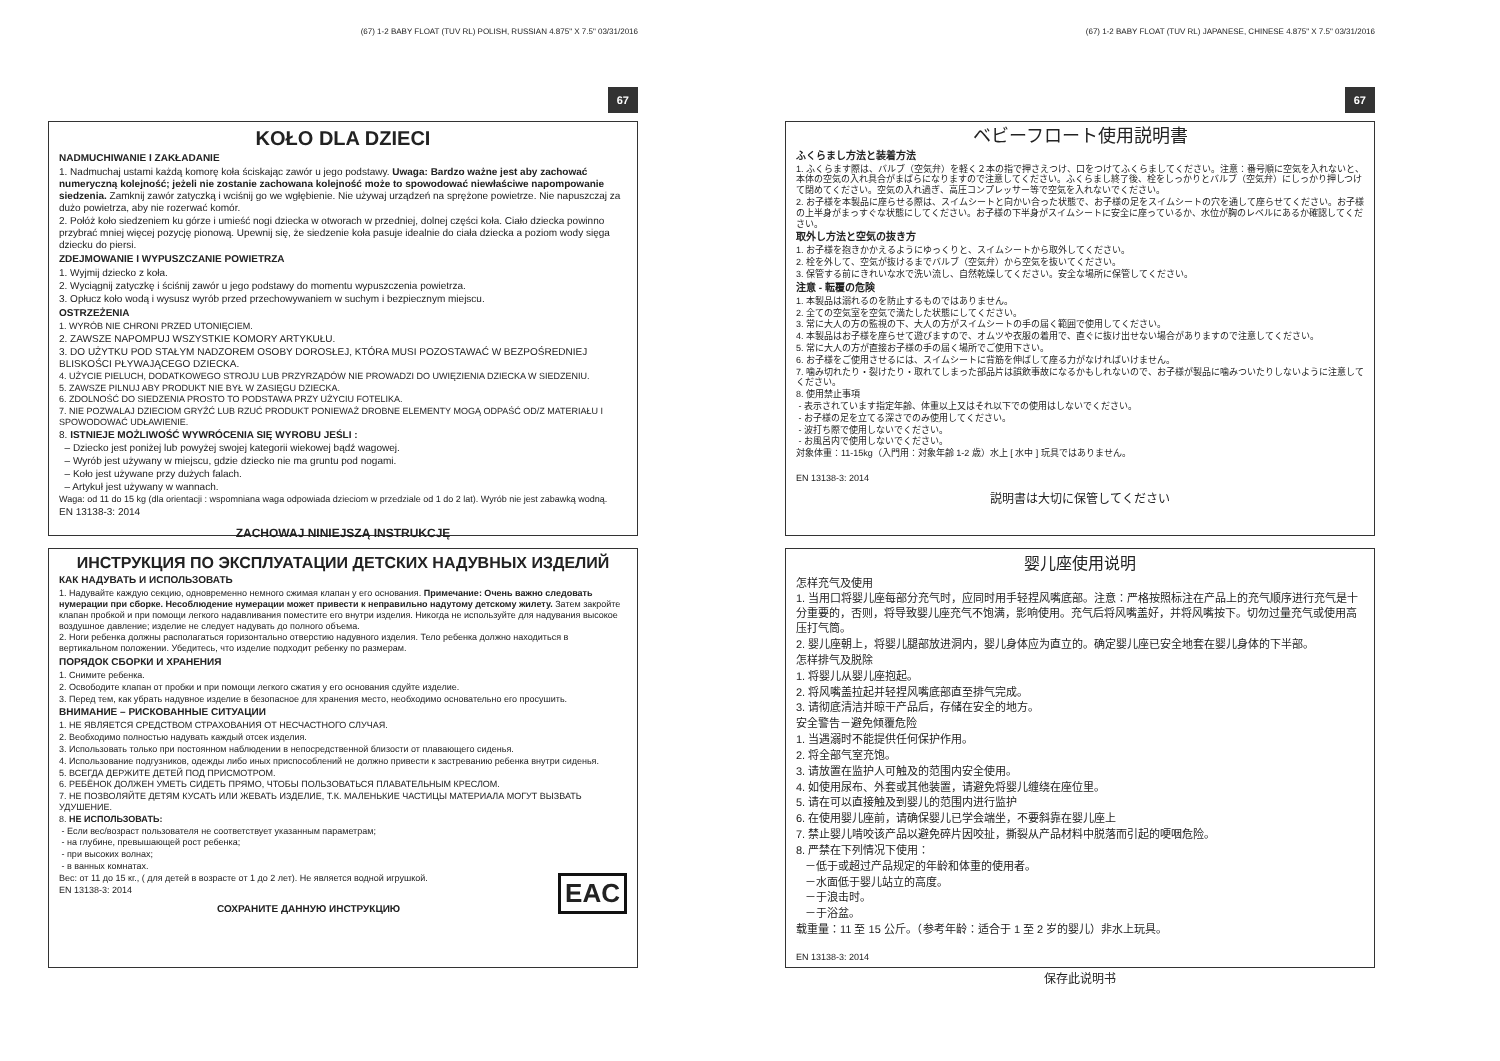(67) 1-2 BABY FLOAT (TUV RL) POLISH, RUSSIAN 4.875" X 7.5" 03/31/2016
67
KOŁO DLA DZIECI
NADMUCHIWANIE I ZAKŁADANIE
1. Nadmuchaj ustami każdą komorę koła ściskając zawór u jego podstawy. Uwaga: Bardzo ważne jest aby zachować numeryczną kolejność; jeżeli nie zostanie zachowana kolejność może to spowodować niewłaściwe napompowanie siedzenia. Zamknij zawór zatyczką i wciśnij go we wgłębienie. Nie używaj urządzeń na sprężone powietrze. Nie napuszczaj za dużo powietrza, aby nie rozerwać komór.
2. Połóż koło siedzeniem ku górze i umieść nogi dziecka w otworach w przedniej, dolnej części koła. Ciało dziecka powinno przybrać mniej więcej pozycję pionową. Upewnij się, że siedzenie koła pasuje idealnie do ciała dziecka a poziom wody sięga dziecku do piersi.
ZDEJMOWANIE I WYPUSZCZANIE POWIETRZA
1. Wyjmij dziecko z koła.
2. Wyciągnij zatyczkę i ściśnij zawór u jego podstawy do momentu wypuszczenia powietrza.
3. Opłucz koło wodą i wysusz wyrób przed przechowywaniem w suchym i bezpiecznym miejscu.
OSTRZEŻENIA
1. WYRÓB NIE CHRONI PRZED UTONIĘCIEM.
2. ZAWSZE NAPOMPUJ WSZYSTKIE KOMORY ARTYKUŁU.
3. DO UŻYTKU POD STAŁYM NADZOREM OSOBY DOROSŁEJ, KTÓRA MUSI POZOSTAWAĆ W BEZPOŚREDNIEJ BLISKOŚCI PŁYWAJĄCEGO DZIECKA.
4. UŻYCIE PIELUCH, DODATKOWEGO STROJU LUB PRZYRZĄDÓW NIE PROWADZI DO UWIĘZIENIA DZIECKA W SIEDZENIU.
5. ZAWSZE PILNUJ ABY PRODUKT NIE BYŁ W ZASIĘGU DZIECKA.
6. ZDOLNOŚĆ DO SIEDZENIA PROSTO TO PODSTAWA PRZY UŻYCIU FOTELIKA.
7. NIE POZWALAJ DZIECIOM GRYŹĆ LUB RZUĆ PRODUKT PONIEWAŻ DROBNE ELEMENTY MOGĄ ODPAŚĆ OD/Z MATERIAŁU I SPOWODOWAĆ UDŁAWIENIE.
8. ISTNIEJE MOŻLIWOŚĆ WYWRÓCENIA SIĘ WYROBU JEŚLI :
– Dziecko jest poniżej lub powyżej swojej kategorii wiekowej bądź wagowej.
– Wyrób jest używany w miejscu, gdzie dziecko nie ma gruntu pod nogami.
– Koło jest używane przy dużych falach.
– Artykuł jest używany w wannach.
Waga: od 11 do 15 kg (dla orientacji : wspomniana waga odpowiada dzieciom w przedziale od 1 do 2 lat). Wyrób nie jest zabawką wodną.
EN 13138-3: 2014
ZACHOWAJ NINIEJSZĄ INSTRUKCJĘ
ИНСТРУКЦИЯ ПО ЭКСПЛУАТАЦИИ ДЕТСКИХ НАДУВНЫХ ИЗДЕЛИЙ
КАК НАДУВАТЬ И ИСПОЛЬЗОВАТЬ
1. Надувайте каждую секцию, одновременно немного сжимая клапан у его основания. Примечание: Очень важно следовать нумерации при сборке. Несоблюдение нумерации может привести к неправильно надутому детскому жилету. Затем закройте клапан пробкой и при помощи легкого надавливания поместите его внутри изделия. Никогда не используйте для надувания высокое воздушное давление; изделие не следует надувать до полного объема.
2. Ноги ребенка должны располагаться горизонтально отверстию надувного изделия. Тело ребенка должно находиться в вертикальном положении. Убедитесь, что изделие подходит ребенку по размерам.
ПОРЯДОК СБОРКИ И ХРАНЕНИЯ
1. Снимите ребенка.
2. Освободите клапан от пробки и при помощи легкого сжатия у его основания сдуйте изделие.
3. Перед тем, как убрать надувное изделие в безопасное для хранения место, необходимо основательно его просушить.
ВНИМАНИЕ – РИСКОВАННЫЕ СИТУАЦИИ
1. НЕ ЯВЛЯЕТСЯ СРЕДСТВОМ СТРАХОВАНИЯ ОТ НЕСЧАСТНОГО СЛУЧАЯ.
2. Веобходимо полностью надувать каждый отсек изделия.
3. Использовать только при постоянном наблюдении в непосредственной близости от плавающего сиденья.
4. Использование подгузников, одежды либо иных приспособлений не должно привести к застреванию ребенка внутри сиденья.
5. ВСЕГДА ДЕРЖИТЕ ДЕТЕЙ ПОД ПРИСМОТРОМ.
6. РЕБЁНОК ДОЛЖЕН УМЕТЬ СИДЕТЬ ПРЯМО, ЧТОБЫ ПОЛЬЗОВАТЬСЯ ПЛАВАТЕЛЬНЫМ КРЕСЛОМ.
7. НЕ ПОЗВОЛЯЙТЕ ДЕТЯМ КУСАТЬ ИЛИ ЖЕВАТЬ ИЗДЕЛИЕ, Т.К. МАЛЕНЬКИЕ ЧАСТИЦЫ МАТЕРИАЛА МОГУТ ВЫЗВАТЬ УДУШЕНИЕ.
8. НЕ ИСПОЛЬЗОВАТЬ:
- Если вес/возраст пользователя не соответствует указанным параметрам;
- на глубине, превышающей рост ребенка;
- при высоких волнах;
- в ванных комнатах.
EAC
Вес: от 11 до 15 кг., ( для детей в возрасте от 1 до 2 лет). Не является водной игрушкой.
EN 13138-3: 2014
СОХРАНИТЕ ДАННУЮ ИНСТРУКЦИЮ
(67) 1-2 BABY FLOAT (TUV RL) JAPANESE, CHINESE 4.875" X 7.5" 03/31/2016
67
ベビーフロート使用説明書
ふくらまし方法と装着方法
1. ふくらます際は、バルブ（空気弁）を軽く２本の指で押さえつけ、口をつけてふくらましてください。注意：番号順に空気を入れないと、本体の空気の入れ具合がまばらになりますので注意してください。ふくらまし終了後、栓をしっかりとバルブ（空気弁）にしっかり押しつけて閉めてください。空気の入れ過ぎ、高圧コンプレッサー等で空気を入れないでください。
2. お子様を本製品に座らせる際は、スイムシートと向かい合った状態で、お子様の足をスイムシートの穴を通して座らせてください。お子様の上半身がまっすぐな状態にしてください。お子様の下半身がスイムシートに安全に座っているか、水位が胸のレベルにあるか確認してください。
取外し方法と空気の抜き方
1. お子様を抱きかかえるようにゆっくりと、スイムシートから取外してください。
2. 栓を外して、空気が抜けるまでバルブ（空気弁）から空気を抜いてください。
3. 保管する前にきれいな水で洗い流し、自然乾燥してください。安全な場所に保管してください。
注意 - 転覆の危険
1. 本製品は溺れるのを防止するものではありません。
2. 全ての空気室を空気で満たした状態にしてください。
3. 常に大人の方の監視の下、大人の方がスイムシートの手の届く範囲で使用してください。
4. 本製品はお子様を座らせて遊びますので、オムツや衣服の着用で、直ぐに抜け出せない場合がありますので注意してください。
5. 常に大人の方が直接お子様の手の届く場所でご使用下さい。
6. お子様をご使用させるには、スイムシートに背筋を伸ばして座る力がなければいけません。
7. 噛み切れたり・裂けたり・取れてしまった部品片は誤飲事故になるかもしれないので、お子様が製品に噛みついたりしないように注意してください。
8. 使用禁止事項
- 表示されています指定年齢、体重以上又はそれ以下での使用はしないでください。
- お子様の足を立てる深さでのみ使用してください。
- 波打ち際で使用しないでください。
- お風呂内で使用しないでください。
対象体重：11-15kg（入門用：対象年齢 1-2 歳）水上 [ 水中 ] 玩具ではありません。
EN 13138-3: 2014
説明書は大切に保管してください
婴儿座使用说明
怎样充气及使用
1. 当用口将婴儿座每部分充气时，应同时用手轻捏风嘴底部。注意：严格按照标注在产品上的充气顺序进行充气是十分重要的，否则，将导致婴儿座充气不饱满，影响使用。充气后将风嘴盖好，并将风嘴按下。切勿过量充气或使用高压打气筒。
2. 婴儿座朝上，将婴儿腿部放进洞内，婴儿身体应为直立的。确定婴儿座已安全地套在婴儿身体的下半部。
怎样排气及脱除
1. 将婴儿从婴儿座抱起。
2. 将风嘴盖拉起并轻捏风嘴底部直至排气完成。
3. 请彻底清洁并晾干产品后，存储在安全的地方。
安全警告－避免倾覆危险
1. 当遇溺时不能提供任何保护作用。
2. 将全部气室充饱。
3. 请放置在监护人可触及的范围内安全使用。
4. 如使用尿布、外套或其他装置，请避免将婴儿缠绕在座位里。
5. 请在可以直接触及到婴儿的范围内进行监护
6. 在使用婴儿座前，请确保婴儿已学会端坐，不要斜靠在婴儿座上
7. 禁止婴儿啃咬该产品以避免碎片因咬扯，撕裂从产品材料中脱落而引起的哽咽危险。
8. 严禁在下列情况下使用：
－低于或超过产品规定的年龄和体重的使用者。
－水面低于婴儿站立的高度。
－于浪击时。
－于浴盆。
载重量：11 至 15 公斤。（参考年龄：适合于 1 至 2 岁的婴儿）非水上玩具。
EN 13138-3: 2014
保存此说明书